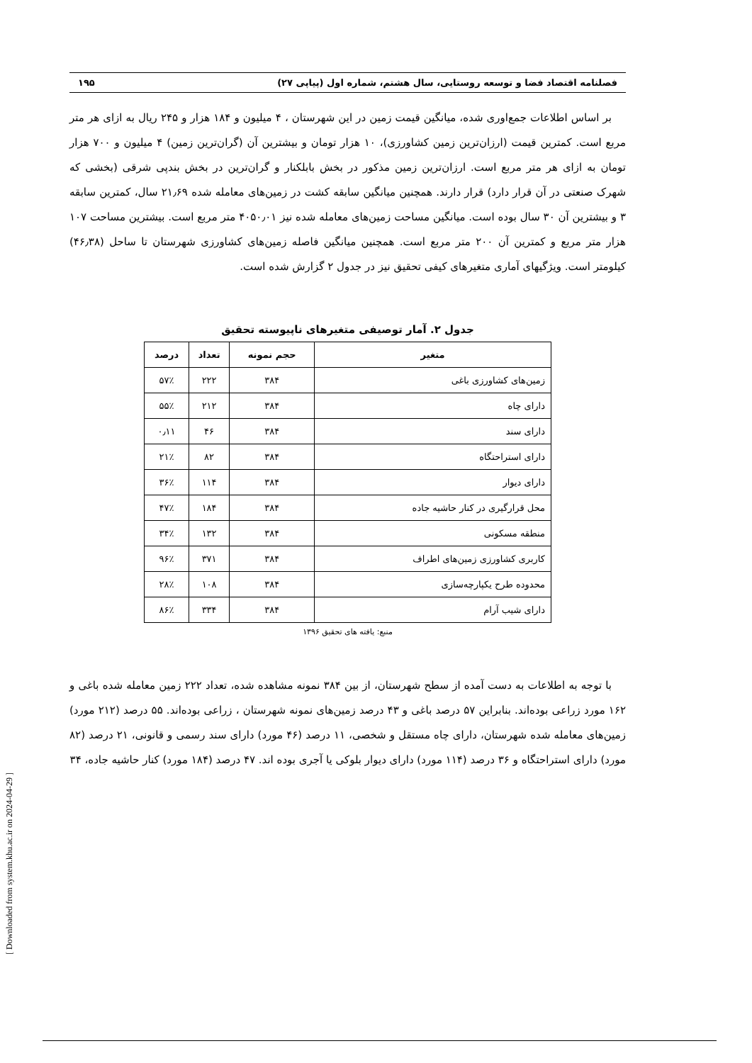فصلنامه اقتصاد فضا و توسعه روستایی، سال هشتم، شماره اول (پیاپی ۲۷) ۱۹۵
بر اساس اطلاعات جمع‌اوری شده، میانگین قیمت زمین در این شهرستان ، ۴ میلیون و ۱۸۴ هزار و ۲۴۵ ریال به ازای هر متر مربع است. کمترین قیمت (ارزان‌ترین زمین کشاورزی)، ۱۰ هزار تومان و بیشترین آن (گران‌ترین زمین) ۴ میلیون و ۷۰۰ هزار تومان به ازای هر متر مربع است. ارزان‌ترین زمین مذکور در بخش بابلکنار و گران‌ترین در بخش بندپی شرقی (بخشی که شهرک صنعتی در آن قرار دارد) قرار دارند. همچنین میانگین سابقه کشت در زمین‌های معامله شده ۲۱٫۶۹ سال، کمترین سابقه ۳ و بیشترین آن ۳۰ سال بوده است. میانگین مساحت زمین‌های معامله شده نیز ۴۰۵۰٫۰۱ متر مربع است. بیشترین مساحت ۱۰۷ هزار متر مربع و کمترین آن ۲۰۰ متر مربع است. همچنین میانگین فاصله زمین‌های کشاورزی شهرستان تا ساحل (۴۶٫۳۸) کیلومتر است. ویژگیهای آماری متغیرهای کیفی تحقیق نیز در جدول ۲ گزارش شده است.
جدول ۲. آمار توصیفی متغیرهای ناپیوسته تحقیق
| متغیر | حجم نمونه | تعداد | درصد |
| --- | --- | --- | --- |
| زمین‌های کشاورزی باغی | ۳۸۴ | ۲۲۲ | ۵۷٪ |
| دارای چاه | ۳۸۴ | ۲۱۲ | ۵۵٪ |
| دارای سند | ۳۸۴ | ۴۶ | ۰٫۱۱ |
| دارای استراحتگاه | ۳۸۴ | ۸۲ | ۲۱٪ |
| دارای دیوار | ۳۸۴ | ۱۱۴ | ۳۶٪ |
| محل قرارگیری در کنار حاشیه جاده | ۳۸۴ | ۱۸۴ | ۴۷٪ |
| منطقه مسکونی | ۳۸۴ | ۱۳۲ | ۳۴٪ |
| کاربری کشاورزی زمین‌های اطراف | ۳۸۴ | ۳۷۱ | ۹۶٪ |
| محدوده طرح یکپارچه‌سازی | ۳۸۴ | ۱۰۸ | ۲۸٪ |
| دارای شیب آرام | ۳۸۴ | ۳۳۴ | ۸۶٪ |
منبع: یافته های تحقیق ۱۳۹۶
با توجه به اطلاعات به دست آمده از سطح شهرستان، از بین ۳۸۴ نمونه مشاهده شده، تعداد ۲۲۲ زمین معامله شده باغی و ۱۶۲ مورد زراعی بوده‌اند. بنابراین ۵۷ درصد باغی و ۴۳ درصد زمین‌های نمونه شهرستان ، زراعی بوده‌اند. ۵۵ درصد (۲۱۲ مورد) زمین‌های معامله شده شهرستان، دارای چاه مستقل و شخصی، ۱۱ درصد (۴۶ مورد) دارای سند رسمی و قانونی، ۲۱ درصد (۸۲ مورد) دارای استراحتگاه و ۳۶ درصد (۱۱۴ مورد) دارای دیوار بلوکی یا آجری بوده اند. ۴۷ درصد (۱۸۴ مورد) کنار حاشیه جاده، ۳۴
[ Downloaded from system.khu.ac.ir on 2024-04-29 ]